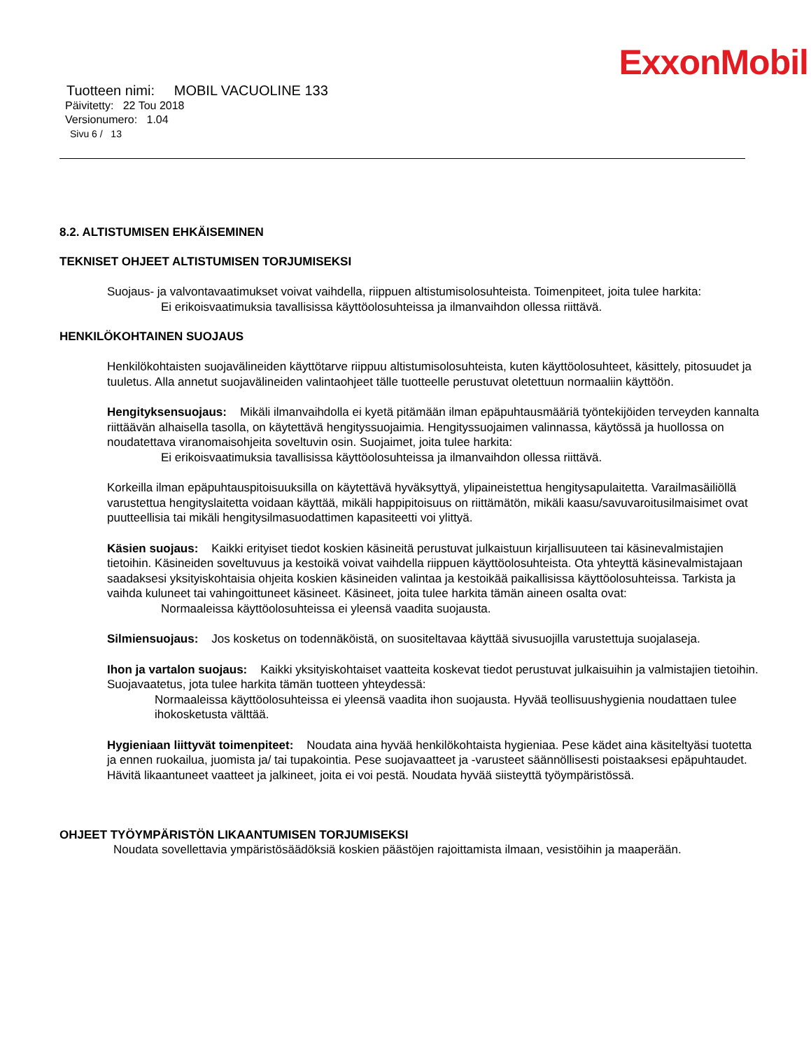ExxonMobil
Tuotteen nimi: MOBIL VACUOLINE 133
Päivitetty: 22 Tou 2018
Versionumero: 1.04
Sivu 6 / 13
8.2. ALTISTUMISEN EHKÄISEMINEN
TEKNISET OHJEET ALTISTUMISEN TORJUMISEKSI
Suojaus- ja valvontavaatimukset voivat vaihdella, riippuen altistumisolosuhteista. Toimenpiteet, joita tulee harkita:
Ei erikoisvaatimuksia tavallisissa käyttöolosuhteissa ja ilmanvaihdon ollessa riittävä.
HENKILÖKOHTAINEN SUOJAUS
Henkilökohtaisten suojavälineiden käyttötarve riippuu altistumisolosuhteista, kuten käyttöolosuhteet, käsittely, pitosuudet ja tuuletus. Alla annetut suojavälineiden valintaohjeet tälle tuotteelle perustuvat oletettuun normaaliin käyttöön.
Hengityksensuojaus: Mikäli ilmanvaihdolla ei kyetä pitämään ilman epäpuhtausmääriä työntekijöiden terveyden kannalta riittäävän alhaisella tasolla, on käytettävä hengityssuojaimia. Hengityssuojaimen valinnassa, käytössä ja huollossa on noudatettava viranomaisohjeita soveltuvin osin. Suojaimet, joita tulee harkita:
Ei erikoisvaatimuksia tavallisissa käyttöolosuhteissa ja ilmanvaihdon ollessa riittävä.
Korkeilla ilman epäpuhtauspitoisuuksilla on käytettävä hyväksyttyä, ylipaineistettua hengitysapulaitetta. Varailmasäiliöllä varustettua hengityslaitetta voidaan käyttää, mikäli happipitoisuus on riittämätön, mikäli kaasu/savuvaroitusilmaisimet ovat puutteellisia tai mikäli hengitysilmasuodattimen kapasiteetti voi ylittyä.
Käsien suojaus: Kaikki erityiset tiedot koskien käsineitä perustuvat julkaistuun kirjallisuuteen tai käsinevalmistajien tietoihin. Käsineiden soveltuvuus ja kestoikä voivat vaihdella riippuen käyttöolosuhteista. Ota yhteyttä käsinevalmistajaan saadaksesi yksityiskohtaisia ohjeita koskien käsineiden valintaa ja kestoikää paikallisissa käyttöolosuhteissa. Tarkista ja vaihda kuluneet tai vahingoittuneet käsineet. Käsineet, joita tulee harkita tämän aineen osalta ovat:
Normaaleissa käyttöolosuhteissa ei yleensä vaadita suojausta.
Silmiensuojaus: Jos kosketus on todennäköistä, on suositeltavaa käyttää sivusuojilla varustettuja suojalaseja.
Ihon ja vartalon suojaus: Kaikki yksityiskohtaiset vaatteita koskevat tiedot perustuvat julkaisuihin ja valmistajien tietoihin. Suojavaatetus, jota tulee harkita tämän tuotteen yhteydessä:
Normaaleissa käyttöolosuhteissa ei yleensä vaadita ihon suojausta. Hyvää teollisuushygienia noudattaen tulee ihokosketusta välttää.
Hygieniaan liittyvät toimenpiteet: Noudata aina hyvää henkilökohtaista hygieniaa. Pese kädet aina käsiteltyäsi tuotetta ja ennen ruokailua, juomista ja/ tai tupakointia. Pese suojavaatteet ja -varusteet säännöllisesti poistaaksesi epäpuhtaudet. Hävitä likaantuneet vaatteet ja jalkineet, joita ei voi pestä. Noudata hyvää siisteyttä työympäristössä.
OHJEET TYÖYMPÄRISTÖN LIKAANTUMISEN TORJUMISEKSI
Noudata sovellettavia ympäristösäädöksiä koskien päästöjen rajoittamista ilmaan, vesistöihin ja maaperään.